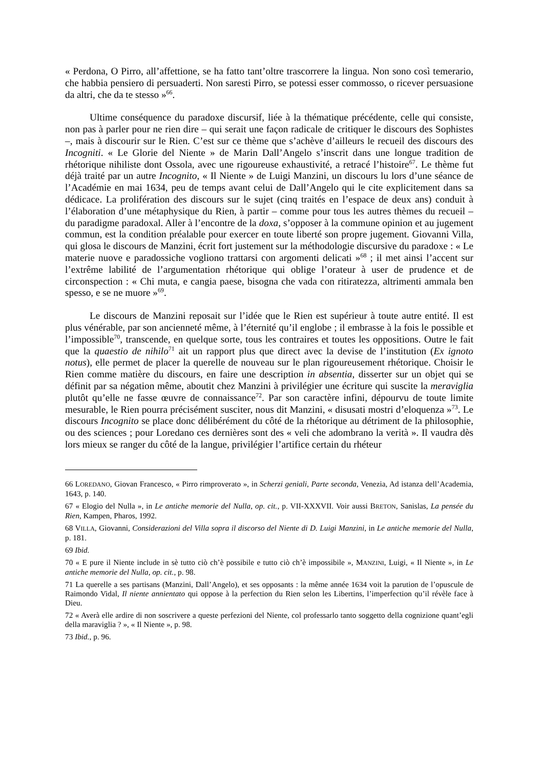« Perdona, O Pirro, all’affettione, se ha fatto tant’oltre trascorrere la lingua. Non sono così temerario, che habbia pensiero di persuaderti. Non saresti Pirro, se potessi esser commosso, o ricever persuasione da altri, che da te stesso »<sup>66</sup>.
Ultime conséquence du paradoxe discursif, liée à la thématique précédente, celle qui consiste, non pas à parler pour ne rien dire – qui serait une façon radicale de critiquer le discours des Sophistes –, mais à discourir sur le Rien. C’est sur ce thème que s’achève d’ailleurs le recueil des discours des Incogniti. « Le Glorie del Niente » de Marin Dall’Angelo s’inscrit dans une longue tradition de rhétorique nihiliste dont Ossola, avec une rigoureuse exhaustivité, a retracé l’histoire<sup>67</sup>. Le thème fut déjà traité par un autre Incognito, « Il Niente » de Luigi Manzini, un discours lu lors d’une séance de l’Académie en mai 1634, peu de temps avant celui de Dall’Angelo qui le cite explicitement dans sa dédicace. La prolifération des discours sur le sujet (cinq traités en l’espace de deux ans) conduit à l’élaboration d’une métaphysique du Rien, à partir – comme pour tous les autres thèmes du recueil – du paradigme paradoxal. Aller à l’encontre de la doxa, s’opposer à la commune opinion et au jugement commun, est la condition préalable pour exercer en toute liberté son propre jugement. Giovanni Villa, qui glosa le discours de Manzini, écrit fort justement sur la méthodologie discursive du paradoxe : « Le materie nuove e paradossiche vogliono trattarsi con argomenti delicati »<sup>68</sup> ; il met ainsi l’accent sur l’extrême labilité de l’argumentation rhétorique qui oblige l’orateur à user de prudence et de circonspection : « Chi muta, e cangia paese, bisogna che vada con ritiratezza, altrimenti ammala ben spesso, e se ne muore »<sup>69</sup>.
Le discours de Manzini reposait sur l’idée que le Rien est supérieur à toute autre entité. Il est plus vénérable, par son ancienneté même, à l’éternité qu’il englobe ; il embrasse à la fois le possible et l’impossible<sup>70</sup>, transcende, en quelque sorte, tous les contraires et toutes les oppositions. Outre le fait que la quaestio de nihilo<sup>71</sup> ait un rapport plus que direct avec la devise de l’institution (Ex ignoto notus), elle permet de placer la querelle de nouveau sur le plan rigoureusement rhétorique. Choisir le Rien comme matière du discours, en faire une description in absentia, disserter sur un objet qui se définit par sa négation même, aboutit chez Manzini à privilégier une écriture qui suscite la meraviglia plutôt qu’elle ne fasse œuvre de connaissance<sup>72</sup>. Par son caractère infini, dépourvu de toute limite mesurable, le Rien pourra précisément susciter, nous dit Manzini, « disusati mostri d’eloquenza »<sup>73</sup>. Le discours Incognito se place donc délibérément du côté de la rhétorique au détriment de la philosophie, ou des sciences ; pour Loredano ces dernières sont des « veli che adombrano la verità ». Il vaudra dès lors mieux se ranger du côté de la langue, privilégier l’artifice certain du rhéteur
66 LOREDANO, Giovan Francesco, « Pirro rimproverato », in Scherzi geniali, Parte seconda, Venezia, Ad istanza dell’Academia, 1643, p. 140.
67 « Elogio del Nulla », in Le antiche memorie del Nulla, op. cit., p. VII-XXXVII. Voir aussi BRETON, Sanislas, La pensée du Rien, Kampen, Pharos, 1992.
68 VILLA, Giovanni, Considerazioni del Villa sopra il discorso del Niente di D. Luigi Manzini, in Le antiche memorie del Nulla, p. 181.
69 Ibid.
70 « E pure il Niente include in sè tutto ciò ch’è possibile e tutto ciò ch’è impossibile », MANZINI, Luigi, « Il Niente », in Le antiche memorie del Nulla, op. cit., p. 98.
71 La querelle a ses partisans (Manzini, Dall’Angelo), et ses opposants : la même année 1634 voit la parution de l’opuscule de Raimondo Vidal, Il niente annientato qui oppose à la perfection du Rien selon les Libertins, l’imperfection qu’il révèle face à Dieu.
72 « Averà elle ardire di non soscrivere a queste perfezioni del Niente, col professarlo tanto soggetto della cognizione quant’egli della maraviglia ? », « Il Niente », p. 98.
73 Ibid., p. 96.